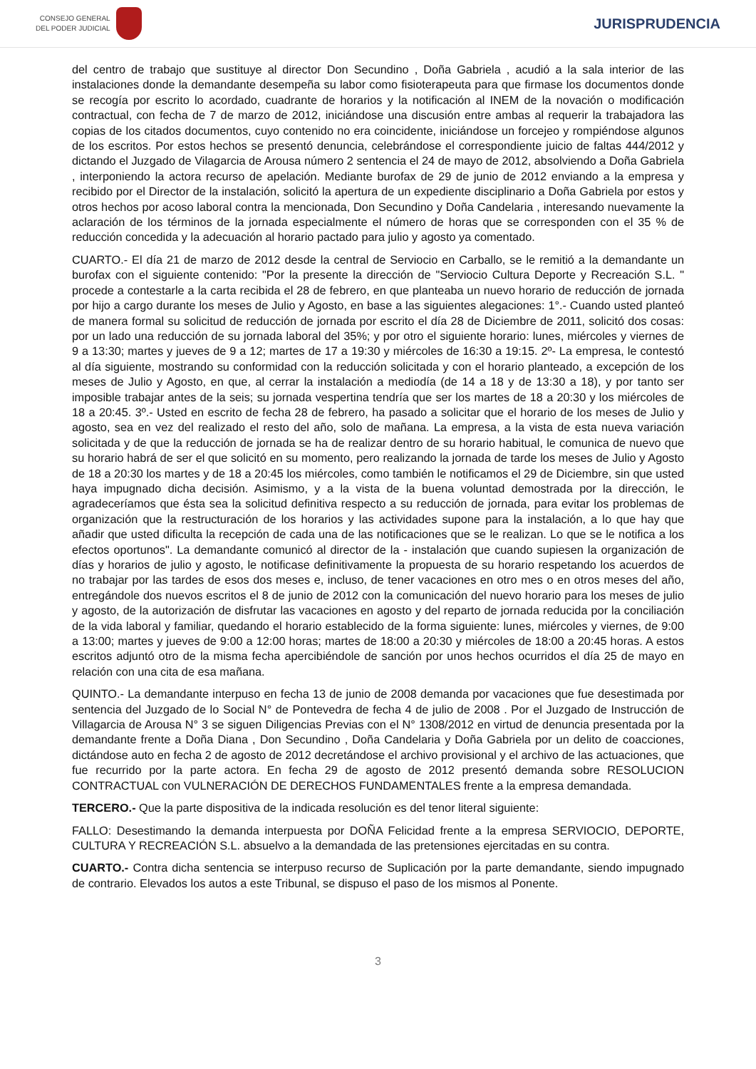CONSEJO GENERAL
DEL PODER JUDICIAL
JURISPRUDENCIA
del centro de trabajo que sustituye al director Don Secundino , Doña Gabriela , acudió a la sala interior de las instalaciones donde la demandante desempeña su labor como fisioterapeuta para que firmase los documentos donde se recogía por escrito lo acordado, cuadrante de horarios y la notificación al INEM de la novación o modificación contractual, con fecha de 7 de marzo de 2012, iniciándose una discusión entre ambas al requerir la trabajadora las copias de los citados documentos, cuyo contenido no era coincidente, iniciándose un forcejeo y rompiéndose algunos de los escritos. Por estos hechos se presentó denuncia, celebrándose el correspondiente juicio de faltas 444/2012 y dictando el Juzgado de Vilagarcia de Arousa número 2 sentencia el 24 de mayo de 2012, absolviendo a Doña Gabriela , interponiendo la actora recurso de apelación. Mediante burofax de 29 de junio de 2012 enviando a la empresa y recibido por el Director de la instalación, solicitó la apertura de un expediente disciplinario a Doña Gabriela por estos y otros hechos por acoso laboral contra la mencionada, Don Secundino y Doña Candelaria , interesando nuevamente la aclaración de los términos de la jornada especialmente el número de horas que se corresponden con el 35 % de reducción concedida y la adecuación al horario pactado para julio y agosto ya comentado.
CUARTO.- El día 21 de marzo de 2012 desde la central de Serviocio en Carballo, se le remitió a la demandante un burofax con el siguiente contenido: "Por la presente la dirección de "Serviocio Cultura Deporte y Recreación S.L. " procede a contestarle a la carta recibida el 28 de febrero, en que planteaba un nuevo horario de reducción de jornada por hijo a cargo durante los meses de Julio y Agosto, en base a las siguientes alegaciones: 1°.- Cuando usted planteó de manera formal su solicitud de reducción de jornada por escrito el día 28 de Diciembre de 2011, solicitó dos cosas: por un lado una reducción de su jornada laboral del 35%; y por otro el siguiente horario: lunes, miércoles y viernes de 9 a 13:30; martes y jueves de 9 a 12; martes de 17 a 19:30 y miércoles de 16:30 a 19:15. 2º- La empresa, le contestó al día siguiente, mostrando su conformidad con la reducción solicitada y con el horario planteado, a excepción de los meses de Julio y Agosto, en que, al cerrar la instalación a mediodía (de 14 a 18 y de 13:30 a 18), y por tanto ser imposible trabajar antes de la seis; su jornada vespertina tendría que ser los martes de 18 a 20:30 y los miércoles de 18 a 20:45. 3º.- Usted en escrito de fecha 28 de febrero, ha pasado a solicitar que el horario de los meses de Julio y agosto, sea en vez del realizado el resto del año, solo de mañana. La empresa, a la vista de esta nueva variación solicitada y de que la reducción de jornada se ha de realizar dentro de su horario habitual, le comunica de nuevo que su horario habrá de ser el que solicitó en su momento, pero realizando la jornada de tarde los meses de Julio y Agosto de 18 a 20:30 los martes y de 18 a 20:45 los miércoles, como también le notificamos el 29 de Diciembre, sin que usted haya impugnado dicha decisión. Asimismo, y a la vista de la buena voluntad demostrada por la dirección, le agradeceríamos que ésta sea la solicitud definitiva respecto a su reducción de jornada, para evitar los problemas de organización que la restructuración de los horarios y las actividades supone para la instalación, a lo que hay que añadir que usted dificulta la recepción de cada una de las notificaciones que se le realizan. Lo que se le notifica a los efectos oportunos". La demandante comunicó al director de la - instalación que cuando supiesen la organización de días y horarios de julio y agosto, le notificase definitivamente la propuesta de su horario respetando los acuerdos de no trabajar por las tardes de esos dos meses e, incluso, de tener vacaciones en otro mes o en otros meses del año, entregándole dos nuevos escritos el 8 de junio de 2012 con la comunicación del nuevo horario para los meses de julio y agosto, de la autorización de disfrutar las vacaciones en agosto y del reparto de jornada reducida por la conciliación de la vida laboral y familiar, quedando el horario establecido de la forma siguiente: lunes, miércoles y viernes, de 9:00 a 13:00; martes y jueves de 9:00 a 12:00 horas; martes de 18:00 a 20:30 y miércoles de 18:00 a 20:45 horas. A estos escritos adjuntó otro de la misma fecha apercibiéndole de sanción por unos hechos ocurridos el día 25 de mayo en relación con una cita de esa mañana.
QUINTO.- La demandante interpuso en fecha 13 de junio de 2008 demanda por vacaciones que fue desestimada por sentencia del Juzgado de lo Social N° de Pontevedra de fecha 4 de julio de 2008 . Por el Juzgado de Instrucción de Villagarcia de Arousa N° 3 se siguen Diligencias Previas con el N° 1308/2012 en virtud de denuncia presentada por la demandante frente a Doña Diana , Don Secundino , Doña Candelaria y Doña Gabriela por un delito de coacciones, dictándose auto en fecha 2 de agosto de 2012 decretándose el archivo provisional y el archivo de las actuaciones, que fue recurrido por la parte actora. En fecha 29 de agosto de 2012 presentó demanda sobre RESOLUCION CONTRACTUAL con VULNERACIÓN DE DERECHOS FUNDAMENTALES frente a la empresa demandada.
TERCERO.- Que la parte dispositiva de la indicada resolución es del tenor literal siguiente:
FALLO: Desestimando la demanda interpuesta por DOÑA Felicidad frente a la empresa SERVIOCIO, DEPORTE, CULTURA Y RECREACIÓN S.L. absuelvo a la demandada de las pretensiones ejercitadas en su contra.
CUARTO.- Contra dicha sentencia se interpuso recurso de Suplicación por la parte demandante, siendo impugnado de contrario. Elevados los autos a este Tribunal, se dispuso el paso de los mismos al Ponente.
3